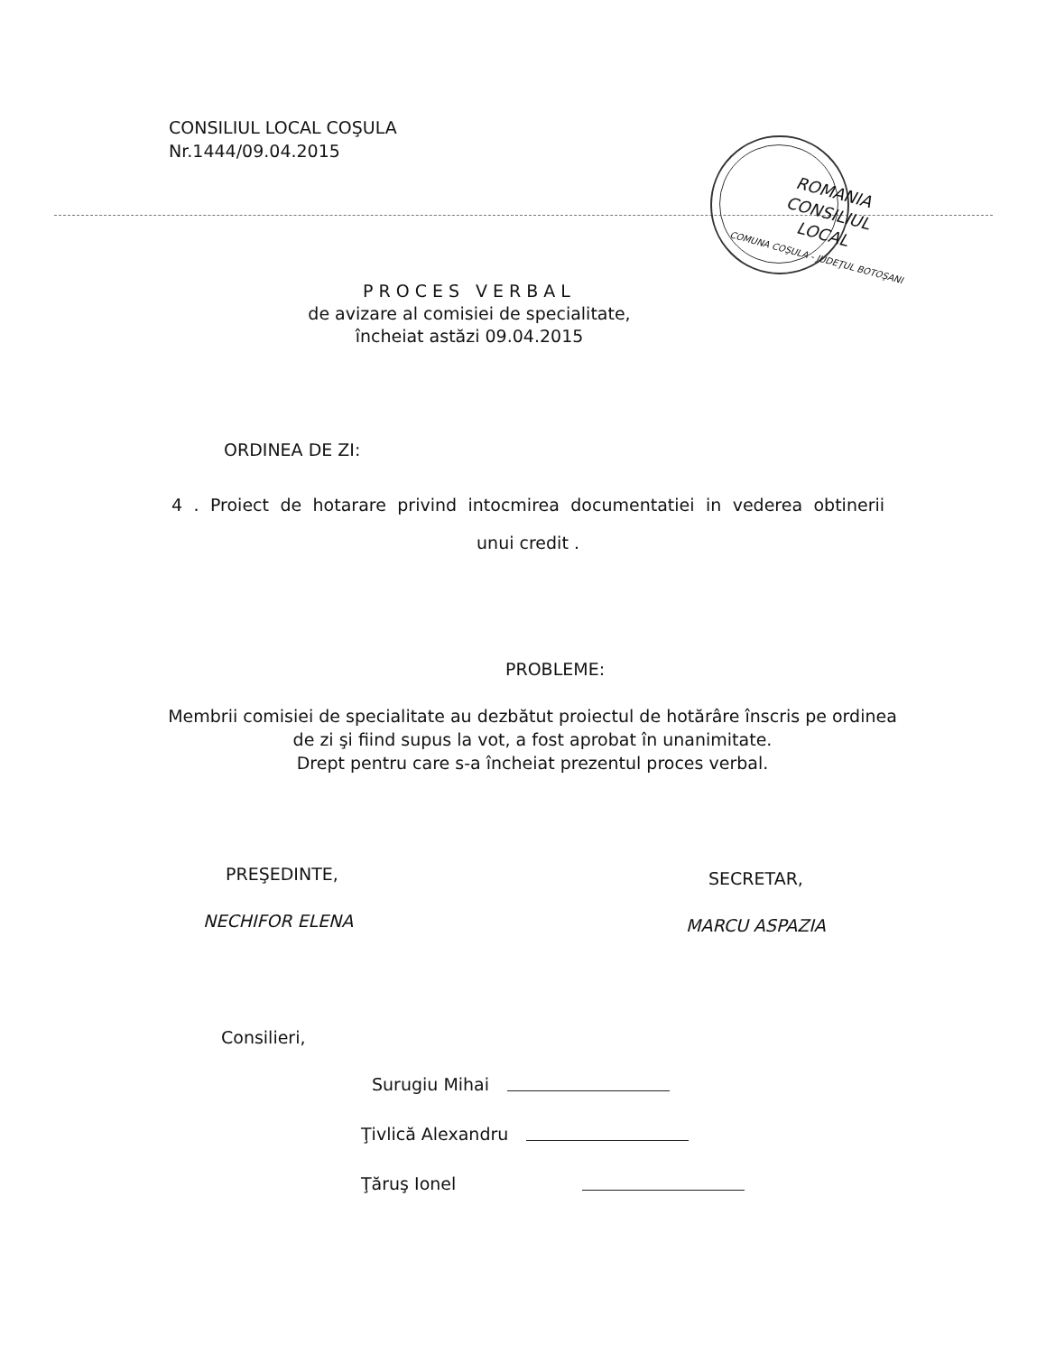CONSILIUL LOCAL COŞULA
Nr.1444/09.04.2015
ROMANIA
CONSILIUL
LOCAL
COMUNA COŞULA - JUDEŢUL BOTOŞANI
PROCES VERBAL
de avizare al comisiei de specialitate,
încheiat astăzi 09.04.2015
ORDINEA DE ZI:
4 . Proiect de hotarare privind intocmirea documentatiei in vederea obtinerii
unui credit .
PROBLEME:
Membrii comisiei de specialitate au dezbătut proiectul de hotărâre înscris pe ordinea de zi şi fiind supus la vot, a fost aprobat în unanimitate.
Drept pentru care s-a încheiat prezentul proces verbal.
PREŞEDINTE,
NECHIFOR ELENA
SECRETAR,
MARCU ASPAZIA
Consilieri,
Surugiu Mihai
Ţivlică Alexandru
Ţăruş Ionel